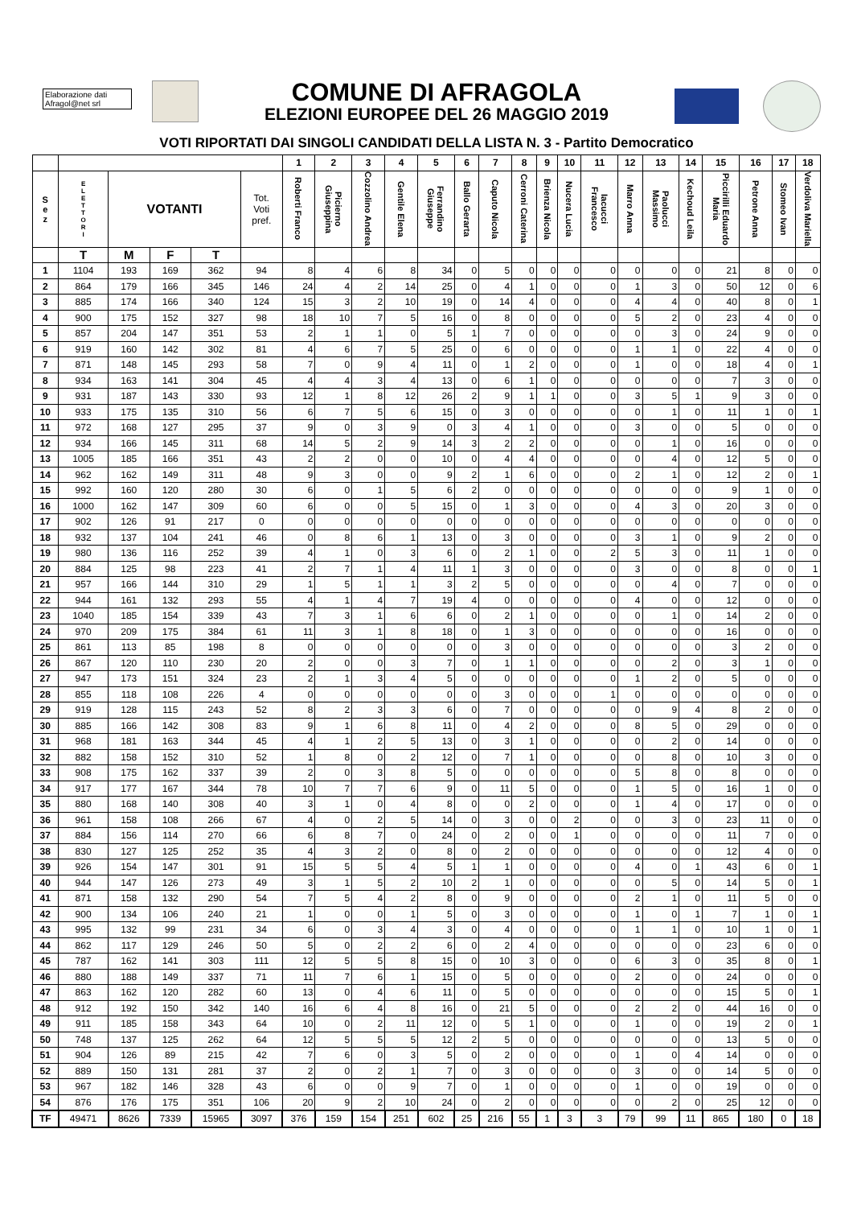Elaborazione dati
Afragol@net srl
COMUNE DI AFRAGOLA
ELEZIONI EUROPEE DEL 26 MAGGIO 2019
VOTI RIPORTATI DAI SINGOLI CANDIDATI DELLA LISTA N. 3 - Partito Democratico
| | | | | | | 1 | 2 | 3 | 4 | 5 | 6 | 7 | 8 | 9 | 10 | 11 | 12 | 13 | 14 | 15 | 16 | 17 | 18 |
| --- | --- | --- | --- | --- | --- | --- | --- | --- | --- | --- | --- | --- | --- | --- | --- | --- | --- | --- | --- | --- | --- | --- | --- |
| S e z | E L E T T O R I | VOTANTI | | | Tot. Voti pref. | Roberti Franco | Picierno Giuseppina | Cozzolino Andrea | Gentile Elena | Ferrandino Giuseppe | Ballo Gerarta | Caputo Nicola | Cerroni Caterina | Brienza Nicola | Nucera Lucia | Iacucci Francesco | Marro Anna | Paolucci Massimo | Kechoud Leila | Piccirilli Eduardo Maria | Petrone Anna | Stomeo Ivan | Verdoliva Mariella |
| | T | M | F | T | | | | | | | | | | | | | | | | | | | |
| 1 | 1104 | 193 | 169 | 362 | 94 | 8 | 4 | 6 | 8 | 34 | 0 | 5 | 0 | 0 | 0 | 0 | 0 | 0 | 0 | 21 | 8 | 0 | 0 |
| 2 | 864 | 179 | 166 | 345 | 146 | 24 | 4 | 2 | 14 | 25 | 0 | 4 | 1 | 0 | 0 | 0 | 1 | 3 | 0 | 50 | 12 | 0 | 6 |
| 3 | 885 | 174 | 166 | 340 | 124 | 15 | 3 | 2 | 10 | 19 | 0 | 14 | 4 | 0 | 0 | 0 | 4 | 4 | 0 | 40 | 8 | 0 | 1 |
| 4 | 900 | 175 | 152 | 327 | 98 | 18 | 10 | 7 | 5 | 16 | 0 | 8 | 0 | 0 | 0 | 0 | 5 | 2 | 0 | 23 | 4 | 0 | 0 |
| 5 | 857 | 204 | 147 | 351 | 53 | 2 | 1 | 1 | 0 | 5 | 1 | 7 | 0 | 0 | 0 | 0 | 0 | 3 | 0 | 24 | 9 | 0 | 0 |
| 6 | 919 | 160 | 142 | 302 | 81 | 4 | 6 | 7 | 5 | 25 | 0 | 6 | 0 | 0 | 0 | 0 | 1 | 1 | 0 | 22 | 4 | 0 | 0 |
| 7 | 871 | 148 | 145 | 293 | 58 | 7 | 0 | 9 | 4 | 11 | 0 | 1 | 2 | 0 | 0 | 0 | 1 | 0 | 0 | 18 | 4 | 0 | 1 |
| 8 | 934 | 163 | 141 | 304 | 45 | 4 | 4 | 3 | 4 | 13 | 0 | 6 | 1 | 0 | 0 | 0 | 0 | 0 | 0 | 7 | 3 | 0 | 0 |
| 9 | 931 | 187 | 143 | 330 | 93 | 12 | 1 | 8 | 12 | 26 | 2 | 9 | 1 | 1 | 0 | 0 | 3 | 5 | 1 | 9 | 3 | 0 | 0 |
| 10 | 933 | 175 | 135 | 310 | 56 | 6 | 7 | 5 | 6 | 15 | 0 | 3 | 0 | 0 | 0 | 0 | 0 | 1 | 0 | 11 | 1 | 0 | 1 |
| 11 | 972 | 168 | 127 | 295 | 37 | 9 | 0 | 3 | 9 | 0 | 3 | 4 | 1 | 0 | 0 | 0 | 3 | 0 | 0 | 5 | 0 | 0 | 0 |
| 12 | 934 | 166 | 145 | 311 | 68 | 14 | 5 | 2 | 9 | 14 | 3 | 2 | 2 | 0 | 0 | 0 | 0 | 1 | 0 | 16 | 0 | 0 | 0 |
| 13 | 1005 | 185 | 166 | 351 | 43 | 2 | 2 | 0 | 0 | 10 | 0 | 4 | 4 | 0 | 0 | 0 | 0 | 4 | 0 | 12 | 5 | 0 | 0 |
| 14 | 962 | 162 | 149 | 311 | 48 | 9 | 3 | 0 | 0 | 9 | 2 | 1 | 6 | 0 | 0 | 0 | 2 | 1 | 0 | 12 | 2 | 0 | 1 |
| 15 | 992 | 160 | 120 | 280 | 30 | 6 | 0 | 1 | 5 | 6 | 2 | 0 | 0 | 0 | 0 | 0 | 0 | 0 | 0 | 9 | 1 | 0 | 0 |
| 16 | 1000 | 162 | 147 | 309 | 60 | 6 | 0 | 0 | 5 | 15 | 0 | 1 | 3 | 0 | 0 | 0 | 4 | 3 | 0 | 20 | 3 | 0 | 0 |
| 17 | 902 | 126 | 91 | 217 | 0 | 0 | 0 | 0 | 0 | 0 | 0 | 0 | 0 | 0 | 0 | 0 | 0 | 0 | 0 | 0 | 0 | 0 | 0 |
| 18 | 932 | 137 | 104 | 241 | 46 | 0 | 8 | 6 | 1 | 13 | 0 | 3 | 0 | 0 | 0 | 0 | 3 | 1 | 0 | 9 | 2 | 0 | 0 |
| 19 | 980 | 136 | 116 | 252 | 39 | 4 | 1 | 0 | 3 | 6 | 0 | 2 | 1 | 0 | 0 | 2 | 5 | 3 | 0 | 11 | 1 | 0 | 0 |
| 20 | 884 | 125 | 98 | 223 | 41 | 2 | 7 | 1 | 4 | 11 | 1 | 3 | 0 | 0 | 0 | 0 | 3 | 0 | 0 | 8 | 0 | 0 | 1 |
| 21 | 957 | 166 | 144 | 310 | 29 | 1 | 5 | 1 | 1 | 3 | 2 | 5 | 0 | 0 | 0 | 0 | 0 | 4 | 0 | 7 | 0 | 0 | 0 |
| 22 | 944 | 161 | 132 | 293 | 55 | 4 | 1 | 4 | 7 | 19 | 4 | 0 | 0 | 0 | 0 | 0 | 4 | 0 | 0 | 12 | 0 | 0 | 0 |
| 23 | 1040 | 185 | 154 | 339 | 43 | 7 | 3 | 1 | 6 | 6 | 0 | 2 | 1 | 0 | 0 | 0 | 0 | 1 | 0 | 14 | 2 | 0 | 0 |
| 24 | 970 | 209 | 175 | 384 | 61 | 11 | 3 | 1 | 8 | 18 | 0 | 1 | 3 | 0 | 0 | 0 | 0 | 0 | 0 | 16 | 0 | 0 | 0 |
| 25 | 861 | 113 | 85 | 198 | 8 | 0 | 0 | 0 | 0 | 0 | 0 | 3 | 0 | 0 | 0 | 0 | 0 | 0 | 0 | 3 | 2 | 0 | 0 |
| 26 | 867 | 120 | 110 | 230 | 20 | 2 | 0 | 0 | 3 | 7 | 0 | 1 | 1 | 0 | 0 | 0 | 0 | 2 | 0 | 3 | 1 | 0 | 0 |
| 27 | 947 | 173 | 151 | 324 | 23 | 2 | 1 | 3 | 4 | 5 | 0 | 0 | 0 | 0 | 0 | 0 | 1 | 2 | 0 | 5 | 0 | 0 | 0 |
| 28 | 855 | 118 | 108 | 226 | 4 | 0 | 0 | 0 | 0 | 0 | 0 | 3 | 0 | 0 | 0 | 1 | 0 | 0 | 0 | 0 | 0 | 0 | 0 |
| 29 | 919 | 128 | 115 | 243 | 52 | 8 | 2 | 3 | 3 | 6 | 0 | 7 | 0 | 0 | 0 | 0 | 0 | 9 | 4 | 8 | 2 | 0 | 0 |
| 30 | 885 | 166 | 142 | 308 | 83 | 9 | 1 | 6 | 8 | 11 | 0 | 4 | 2 | 0 | 0 | 0 | 8 | 5 | 0 | 29 | 0 | 0 | 0 |
| 31 | 968 | 181 | 163 | 344 | 45 | 4 | 1 | 2 | 5 | 13 | 0 | 3 | 1 | 0 | 0 | 0 | 0 | 2 | 0 | 14 | 0 | 0 | 0 |
| 32 | 882 | 158 | 152 | 310 | 52 | 1 | 8 | 0 | 2 | 12 | 0 | 7 | 1 | 0 | 0 | 0 | 0 | 8 | 0 | 10 | 3 | 0 | 0 |
| 33 | 908 | 175 | 162 | 337 | 39 | 2 | 0 | 3 | 8 | 5 | 0 | 0 | 0 | 0 | 0 | 0 | 5 | 8 | 0 | 8 | 0 | 0 | 0 |
| 34 | 917 | 177 | 167 | 344 | 78 | 10 | 7 | 7 | 6 | 9 | 0 | 11 | 5 | 0 | 0 | 0 | 1 | 5 | 0 | 16 | 1 | 0 | 0 |
| 35 | 880 | 168 | 140 | 308 | 40 | 3 | 1 | 0 | 4 | 8 | 0 | 0 | 2 | 0 | 0 | 0 | 1 | 4 | 0 | 17 | 0 | 0 | 0 |
| 36 | 961 | 158 | 108 | 266 | 67 | 4 | 0 | 2 | 5 | 14 | 0 | 3 | 0 | 0 | 2 | 0 | 0 | 3 | 0 | 23 | 11 | 0 | 0 |
| 37 | 884 | 156 | 114 | 270 | 66 | 6 | 8 | 7 | 0 | 24 | 0 | 2 | 0 | 0 | 1 | 0 | 0 | 0 | 0 | 11 | 7 | 0 | 0 |
| 38 | 830 | 127 | 125 | 252 | 35 | 4 | 3 | 2 | 0 | 8 | 0 | 2 | 0 | 0 | 0 | 0 | 0 | 0 | 0 | 12 | 4 | 0 | 0 |
| 39 | 926 | 154 | 147 | 301 | 91 | 15 | 5 | 5 | 4 | 5 | 1 | 1 | 0 | 0 | 0 | 0 | 4 | 0 | 1 | 43 | 6 | 0 | 1 |
| 40 | 944 | 147 | 126 | 273 | 49 | 3 | 1 | 5 | 2 | 10 | 2 | 1 | 0 | 0 | 0 | 0 | 0 | 5 | 0 | 14 | 5 | 0 | 1 |
| 41 | 871 | 158 | 132 | 290 | 54 | 7 | 5 | 4 | 2 | 8 | 0 | 9 | 0 | 0 | 0 | 0 | 2 | 1 | 0 | 11 | 5 | 0 | 0 |
| 42 | 900 | 134 | 106 | 240 | 21 | 1 | 0 | 0 | 1 | 5 | 0 | 3 | 0 | 0 | 0 | 0 | 1 | 0 | 1 | 7 | 1 | 0 | 1 |
| 43 | 995 | 132 | 99 | 231 | 34 | 6 | 0 | 3 | 4 | 3 | 0 | 4 | 0 | 0 | 0 | 0 | 1 | 1 | 0 | 10 | 1 | 0 | 1 |
| 44 | 862 | 117 | 129 | 246 | 50 | 5 | 0 | 2 | 2 | 6 | 0 | 2 | 4 | 0 | 0 | 0 | 0 | 0 | 0 | 23 | 6 | 0 | 0 |
| 45 | 787 | 162 | 141 | 303 | 111 | 12 | 5 | 5 | 8 | 15 | 0 | 10 | 3 | 0 | 0 | 0 | 6 | 3 | 0 | 35 | 8 | 0 | 1 |
| 46 | 880 | 188 | 149 | 337 | 71 | 11 | 7 | 6 | 1 | 15 | 0 | 5 | 0 | 0 | 0 | 0 | 2 | 0 | 0 | 24 | 0 | 0 | 0 |
| 47 | 863 | 162 | 120 | 282 | 60 | 13 | 0 | 4 | 6 | 11 | 0 | 5 | 0 | 0 | 0 | 0 | 0 | 0 | 0 | 15 | 5 | 0 | 1 |
| 48 | 912 | 192 | 150 | 342 | 140 | 16 | 6 | 4 | 8 | 16 | 0 | 21 | 5 | 0 | 0 | 0 | 2 | 2 | 0 | 44 | 16 | 0 | 0 |
| 49 | 911 | 185 | 158 | 343 | 64 | 10 | 0 | 2 | 11 | 12 | 0 | 5 | 1 | 0 | 0 | 0 | 1 | 0 | 0 | 19 | 2 | 0 | 1 |
| 50 | 748 | 137 | 125 | 262 | 64 | 12 | 5 | 5 | 5 | 12 | 2 | 5 | 0 | 0 | 0 | 0 | 0 | 0 | 0 | 13 | 5 | 0 | 0 |
| 51 | 904 | 126 | 89 | 215 | 42 | 7 | 6 | 0 | 3 | 5 | 0 | 2 | 0 | 0 | 0 | 0 | 1 | 0 | 4 | 14 | 0 | 0 | 0 |
| 52 | 889 | 150 | 131 | 281 | 37 | 2 | 0 | 2 | 1 | 7 | 0 | 3 | 0 | 0 | 0 | 0 | 3 | 0 | 0 | 14 | 5 | 0 | 0 |
| 53 | 967 | 182 | 146 | 328 | 43 | 6 | 0 | 0 | 9 | 7 | 0 | 1 | 0 | 0 | 0 | 0 | 1 | 0 | 0 | 19 | 0 | 0 | 0 |
| 54 | 876 | 176 | 175 | 351 | 106 | 20 | 9 | 2 | 10 | 24 | 0 | 2 | 0 | 0 | 0 | 0 | 0 | 2 | 0 | 25 | 12 | 0 | 0 |
| TF | 49471 | 8626 | 7339 | 15965 | 3097 | 376 | 159 | 154 | 251 | 602 | 25 | 216 | 55 | 1 | 3 | 3 | 79 | 99 | 11 | 865 | 180 | 0 | 18 |